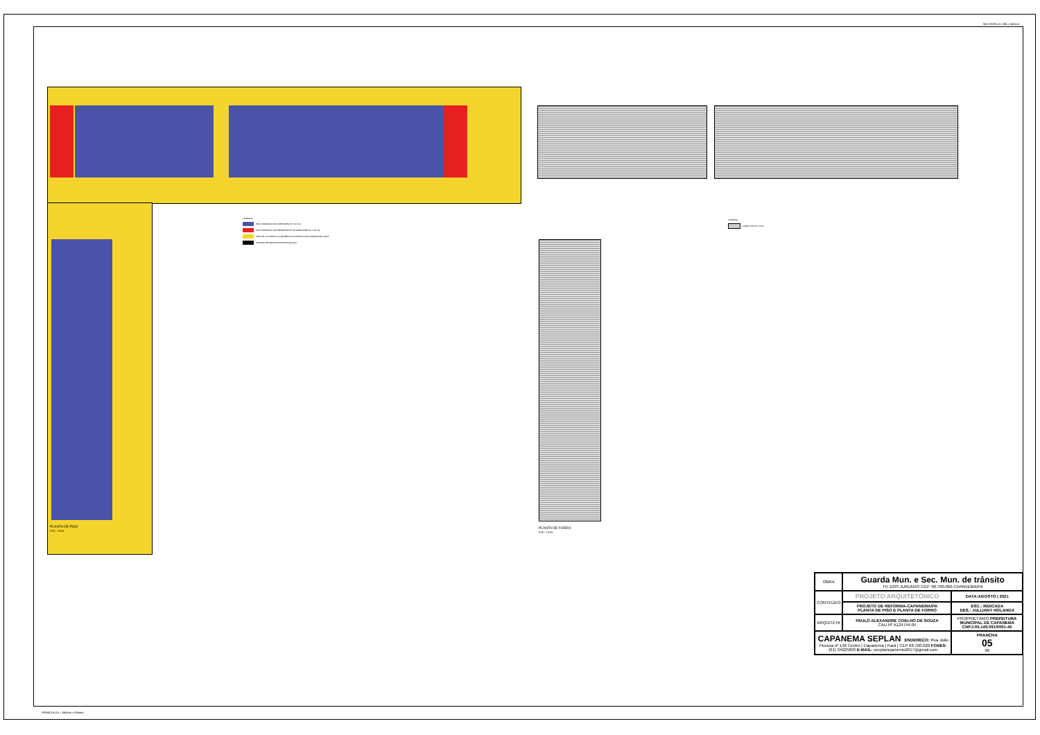MOLDURA A1: 594 x 841mm
LEGENDA
PISO CERÂMICO DE DIMENSÕES 45 X 45 CM
PISO CERÂMICO ANTIDERRAPANTE DE DIMENSÕES 45 X 45 CM
PISO DE CONCRETO, ACABAMENTO CONVENCIONAL ESPESSURA 10CM
SOLEIRA EM GRANITO ESPESSURA 2CM
LEGENDA
FORRO DE PVC LISO
PLANTA DE PISO
ESC: 1/125
PLANTA DE FORRO
ESC: 1/125
| OBRA | Guarda Mun. e Sec. Mun. de trânsito TV. DOS JURUNAS CEP: 68.700.000 CAPANEMA/PA | |
| CONTEÚDO | PROJETO ARQUITETÔNICO | DATA:AGOSTO / 2021 |
| | PROJETO DE REFORMA-CAPANEMA/PA PLANTA DE PISO E PLANTA DE FORRO | ESC.: INDICADA DES.: JULLIANY HOLANDA |
| ARQUITETA | PAULO ALEXANDRE COELHO DE SOUZA CAU Nº A124744-04 | PROPRIETÁRIO PREFEITURA MUNICIPAL DE CAPANEMA CNPJ:05.149.091/0001-45 |
| CAPANEMA SEPLAN ENDEREÇO: Rua João Pessoa nº 148 Centro / Capanema / Pará / CEP 68.700.020 FONES: (91) 34625893 E-MAIL: secplanejamento2017@gmail.com | | PRANCHA 05 06 |
PRANCHA A1 = 840mm x 594mm